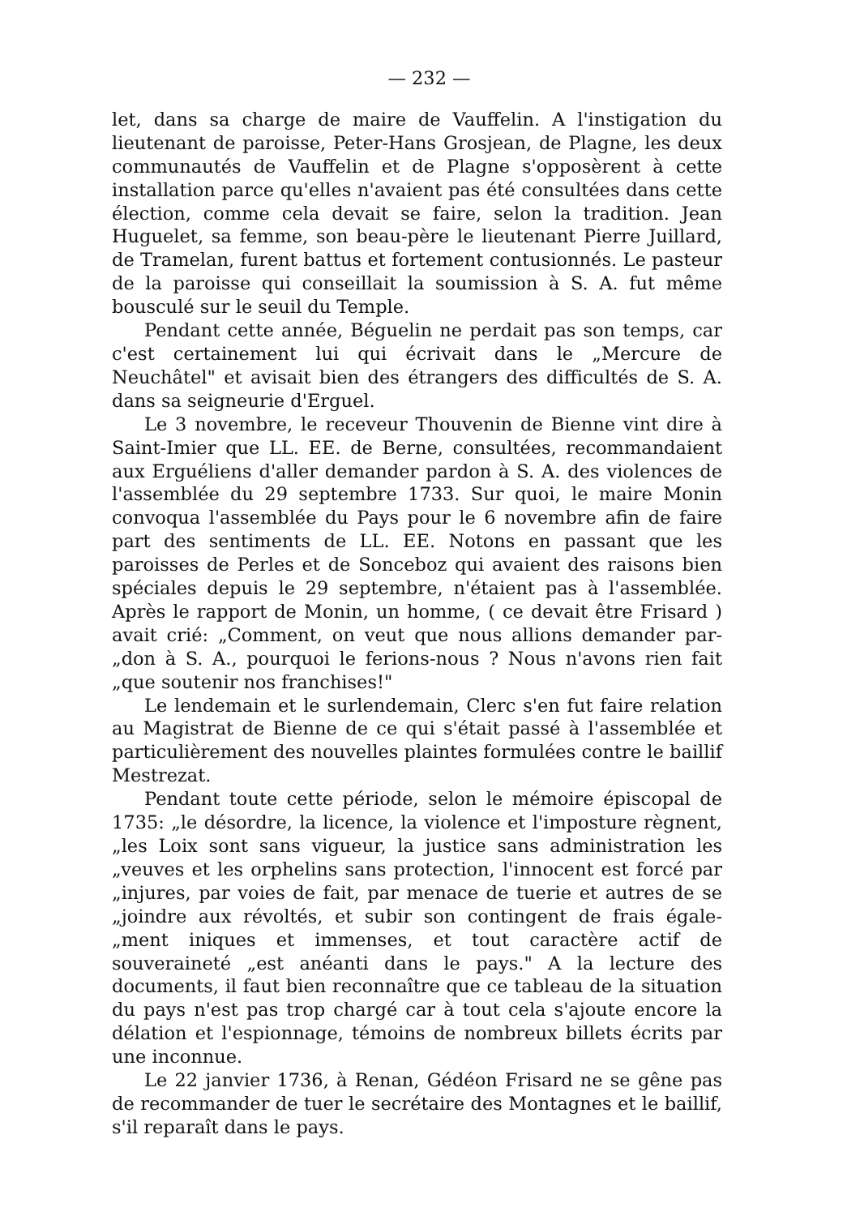— 232 —
let, dans sa charge de maire de Vauffelin. A l'instigation du lieutenant de paroisse, Peter-Hans Grosjean, de Plagne, les deux communautés de Vauffelin et de Plagne s'opposèrent à cette installation parce qu'elles n'avaient pas été consultées dans cette élection, comme cela devait se faire, selon la tradition. Jean Huguelet, sa femme, son beau-père le lieutenant Pierre Juillard, de Tramelan, furent battus et fortement contusionnés. Le pasteur de la paroisse qui conseillait la soumission à S. A. fut même bousculé sur le seuil du Temple.
Pendant cette année, Béguelin ne perdait pas son temps, car c'est certainement lui qui écrivait dans le „Mercure de Neuchâtel" et avisait bien des étrangers des difficultés de S. A. dans sa seigneurie d'Erguel.
Le 3 novembre, le receveur Thouvenin de Bienne vint dire à Saint-Imier que LL. EE. de Berne, consultées, recommandaient aux Erguéliens d'aller demander pardon à S. A. des violences de l'assemblée du 29 septembre 1733. Sur quoi, le maire Monin convoqua l'assemblée du Pays pour le 6 novembre afin de faire part des sentiments de LL. EE. Notons en passant que les paroisses de Perles et de Sonceboz qui avaient des raisons bien spéciales depuis le 29 septembre, n'étaient pas à l'assemblée. Après le rapport de Monin, un homme, ( ce devait être Frisard ) avait crié: „Comment, on veut que nous allions demander par- „don à S. A., pourquoi le ferions-nous ? Nous n'avons rien fait „que soutenir nos franchises!"
Le lendemain et le surlendemain, Clerc s'en fut faire relation au Magistrat de Bienne de ce qui s'était passé à l'assemblée et particulièrement des nouvelles plaintes formulées contre le baillif Mestrezat.
Pendant toute cette période, selon le mémoire épiscopal de 1735: „le désordre, la licence, la violence et l'imposture règnent, „les Loix sont sans vigueur, la justice sans administration les „veuves et les orphelins sans protection, l'innocent est forcé par „injures, par voies de fait, par menace de tuerie et autres de se „joindre aux révoltés, et subir son contingent de frais égale- „ment iniques et immenses, et tout caractère actif de souveraineté „est anéanti dans le pays." A la lecture des documents, il faut bien reconnaître que ce tableau de la situation du pays n'est pas trop chargé car à tout cela s'ajoute encore la délation et l'espionnage, témoins de nombreux billets écrits par une inconnue.
Le 22 janvier 1736, à Renan, Gédéon Frisard ne se gêne pas de recommander de tuer le secrétaire des Montagnes et le baillif, s'il reparaît dans le pays.